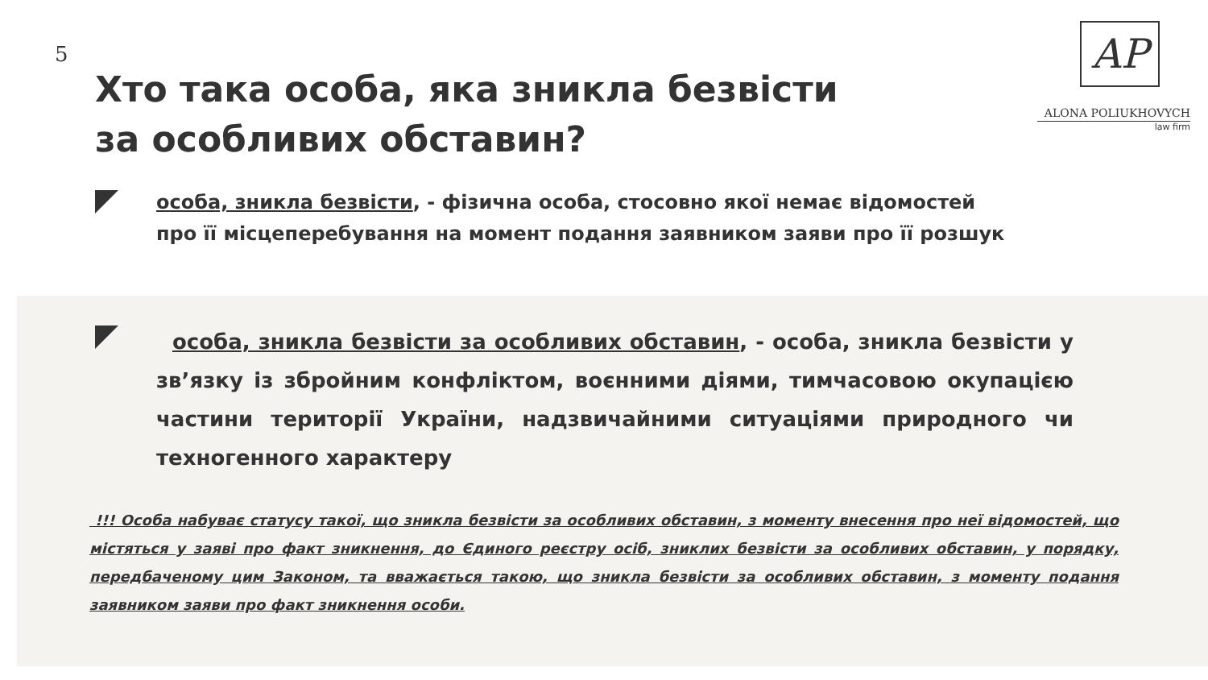5
AP
ALONA POLIUKHOVYCH
law firm
Хто така особа, яка зникла безвісти за особливих обставин?
особа, зникла безвісти, - фізична особа, стосовно якої немає відомостей про її місцеперебування на момент подання заявником заяви про її розшук
особа, зникла безвісти за особливих обставин, - особа, зникла безвісти у зв’язку із збройним конфліктом, воєнними діями, тимчасовою окупацією частини території України, надзвичайними ситуаціями природного чи техногенного характеру
!!! Особа набуває статусу такої, що зникла безвісти за особливих обставин, з моменту внесення про неї відомостей, що містяться у заяві про факт зникнення, до Єдиного реєстру осіб, зниклих безвісти за особливих обставин, у порядку, передбаченому цим Законом, та вважається такою, що зникла безвісти за особливих обставин, з моменту подання заявником заяви про факт зникнення особи.